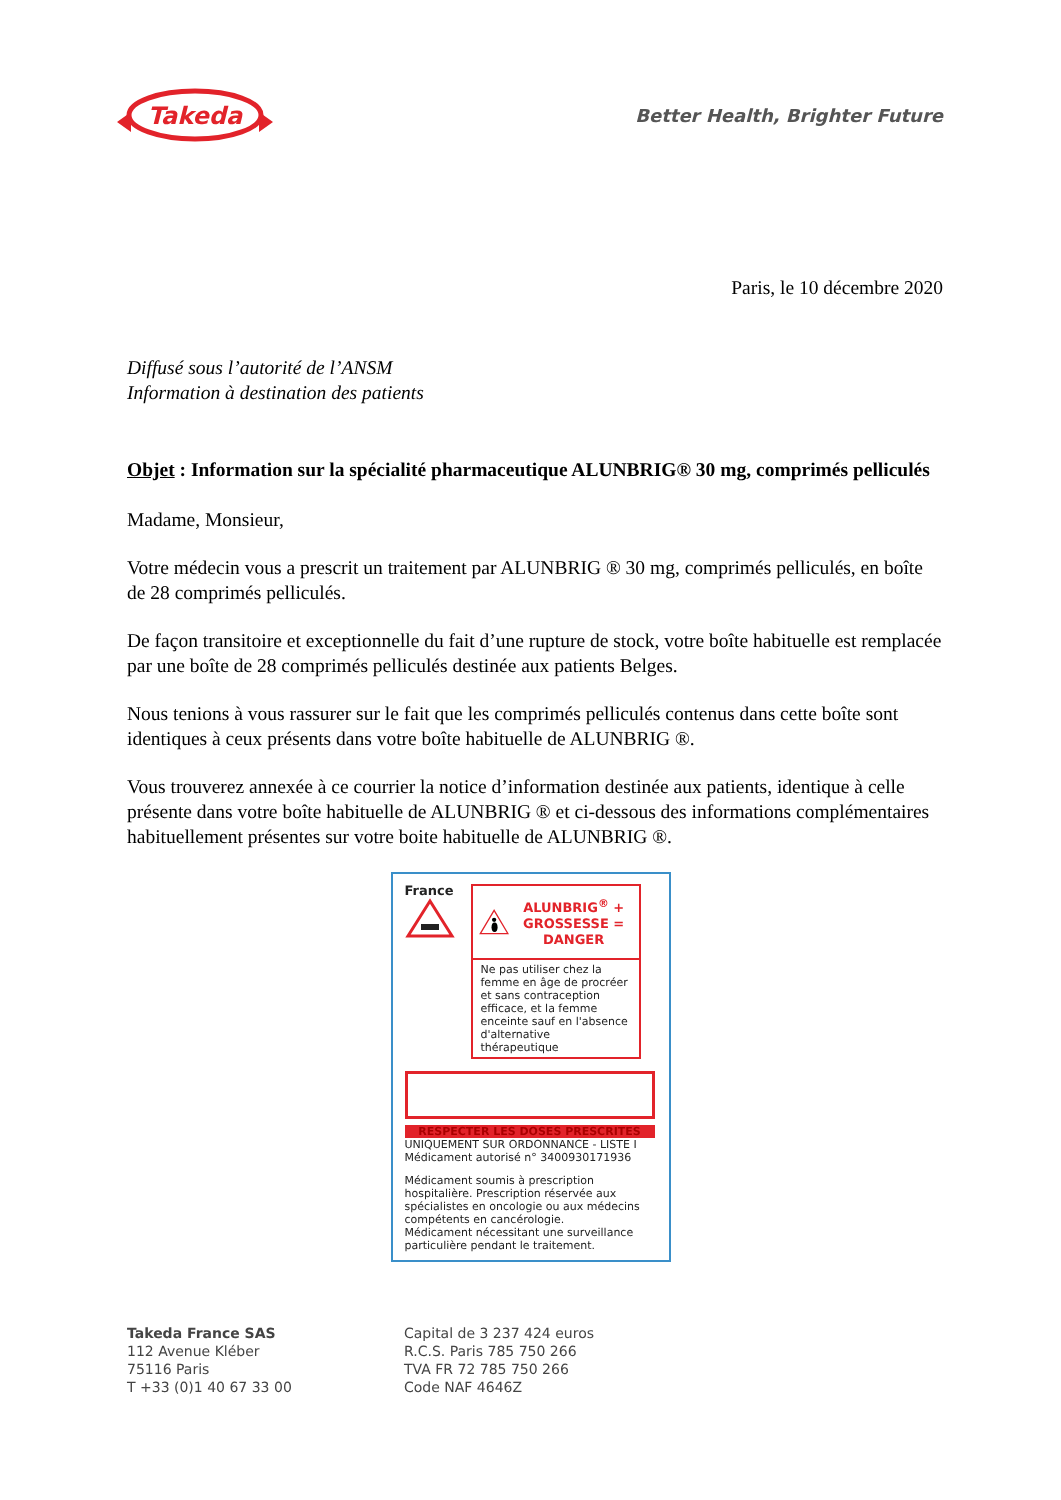Takeda
Better Health, Brighter Future
Paris, le 10 décembre 2020
Diffusé sous l’autorité de l’ANSM
Information à destination des patients
Objet : Information sur la spécialité pharmaceutique ALUNBRIG® 30 mg, comprimés pelliculés
Madame, Monsieur,
Votre médecin vous a prescrit un traitement par ALUNBRIG ® 30 mg, comprimés pelliculés, en boîte de 28 comprimés pelliculés.
De façon transitoire et exceptionnelle du fait d’une rupture de stock, votre boîte habituelle est remplacée par une boîte de 28 comprimés pelliculés destinée aux patients Belges.
Nous tenions à vous rassurer sur le fait que les comprimés pelliculés contenus dans cette boîte sont identiques à ceux présents dans votre boîte habituelle de ALUNBRIG ®.
Vous trouverez annexée à ce courrier la notice d’information destinée aux patients, identique à celle présente dans votre boîte habituelle de ALUNBRIG ® et ci-dessous des informations complémentaires habituellement présentes sur votre boite habituelle de ALUNBRIG ®.
France
ALUNBRIG<sup>®</sup> + GROSSESSE = DANGER
Ne pas utiliser chez la femme en âge de procréer et sans contraception efficace, et la femme enceinte sauf en l'absence d'alternative thérapeutique
RESPECTER LES DOSES PRESCRITES
UNIQUEMENT SUR ORDONNANCE - LISTE I
Médicament autorisé n° 3400930171936
Médicament soumis à prescription hospitalière. Prescription réservée aux spécialistes en oncologie ou aux médecins compétents en cancérologie.
Médicament nécessitant une surveillance particulière pendant le traitement.
Takeda France SAS
112 Avenue Kléber
75116 Paris
T +33 (0)1 40 67 33 00
Capital de 3 237 424 euros
R.C.S. Paris 785 750 266
TVA FR 72 785 750 266
Code NAF 4646Z